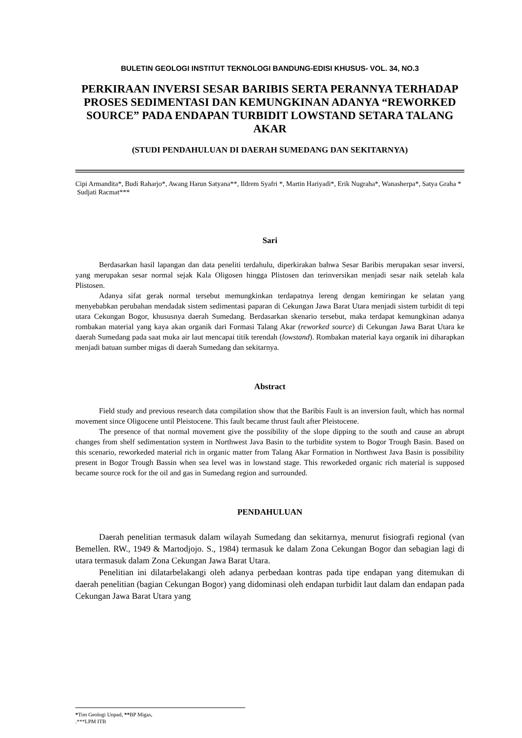BULETIN GEOLOGI INSTITUT TEKNOLOGI BANDUNG-EDISI KHUSUS- VOL. 34, NO.3
PERKIRAAN INVERSI SESAR BARIBIS SERTA PERANNYA TERHADAP PROSES SEDIMENTASI DAN KEMUNGKINAN ADANYA “REWORKED SOURCE” PADA ENDAPAN TURBIDIT LOWSTAND SETARA TALANG AKAR
(STUDI PENDAHULUAN DI DAERAH SUMEDANG DAN SEKITARNYA)
Cipi Armandita*, Budi Raharjo*, Awang Harun Satyana**, Ildrem Syafri *, Martin Hariyadi*, Erik Nugraha*, Wanasherpa*, Satya Graha *
Sudjati Racmat***
Sari
Berdasarkan hasil lapangan dan data peneliti terdahulu, diperkirakan bahwa Sesar Baribis merupakan sesar inversi, yang merupakan sesar normal sejak Kala Oligosen hingga Plistosen dan terinversikan menjadi sesar naik setelah kala Plistosen.
Adanya sifat gerak normal tersebut memungkinkan terdapatnya lereng dengan kemiringan ke selatan yang menyebabkan perubahan mendadak sistem sedimentasi paparan di Cekungan Jawa Barat Utara menjadi sistem turbidit di tepi utara Cekungan Bogor, khususnya daerah Sumedang. Berdasarkan skenario tersebut, maka terdapat kemungkinan adanya rombakan material yang kaya akan organik dari Formasi Talang Akar (reworked source) di Cekungan Jawa Barat Utara ke daerah Sumedang pada saat muka air laut mencapai titik terendah (lowstand). Rombakan material kaya organik ini diharapkan menjadi batuan sumber migas di daerah Sumedang dan sekitarnya.
Abstract
Field study and previous research data compilation show that the Baribis Fault is an inversion fault, which has normal movement since Oligocene until Pleistocene. This fault became thrust fault after Pleistocene.
The presence of that normal movement give the possibility of the slope dipping to the south and cause an abrupt changes from shelf sedimentation system in Northwest Java Basin to the turbidite system to Bogor Trough Basin. Based on this scenario, reworkeded material rich in organic matter from Talang Akar Formation in Northwest Java Basin is possibility present in Bogor Trough Bassin when sea level was in lowstand stage. This reworkeded organic rich material is supposed became source rock for the oil and gas in Sumedang region and surrounded.
PENDAHULUAN
Daerah penelitian termasuk dalam wilayah Sumedang dan sekitarnya, menurut fisiografi regional (van Bemellen. RW., 1949 & Martodjojo. S., 1984) termasuk ke dalam Zona Cekungan Bogor dan sebagian lagi di utara termasuk dalam Zona Cekungan Jawa Barat Utara.
Penelitian ini dilatarbelakangi oleh adanya perbedaan kontras pada tipe endapan yang ditemukan di daerah penelitian (bagian Cekungan Bogor) yang didominasi oleh endapan turbidit laut dalam dan endapan pada Cekungan Jawa Barat Utara yang
*Tim Geologi Unpad, **BP Migas,
.***LPM ITB